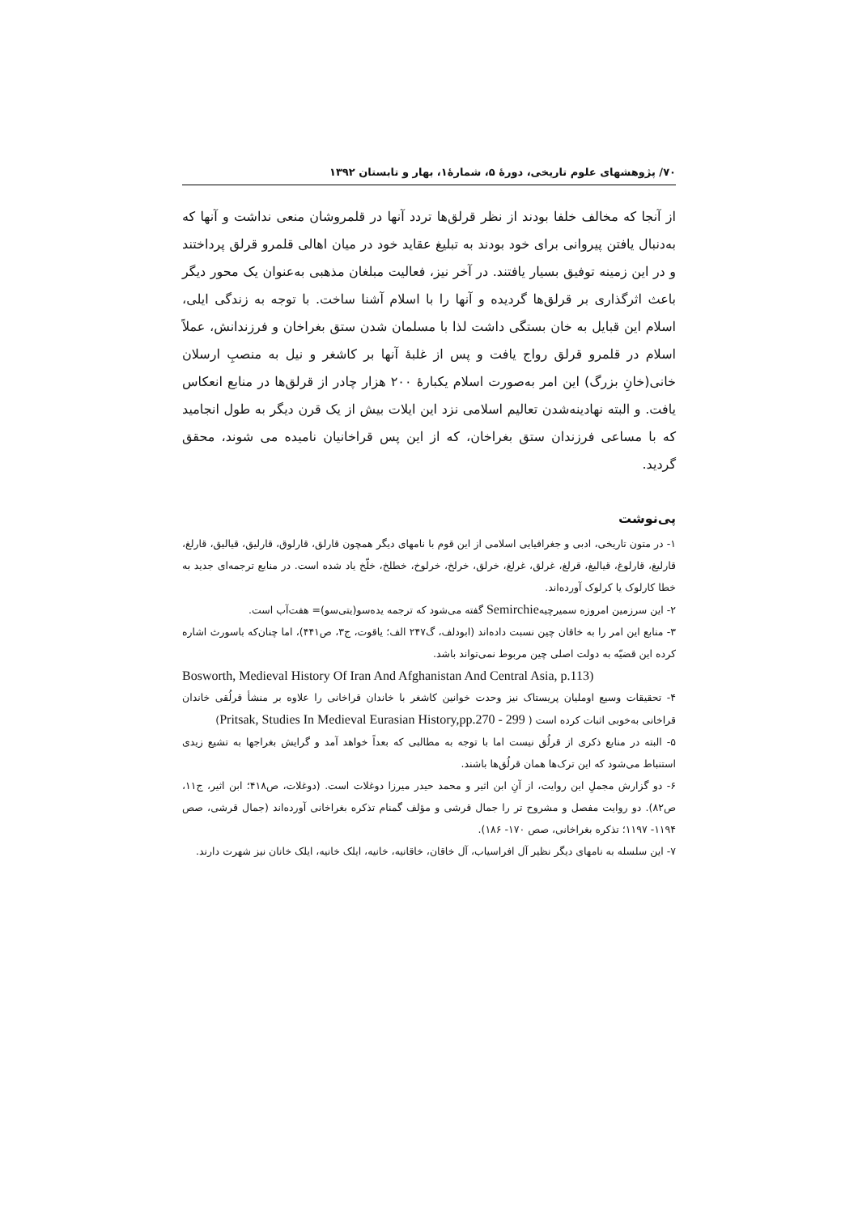۷۰/ پژوهشهای علوم تاریخی، دورهٔ ۵، شمارهٔ۱، بهار و تابستان ۱۳۹۲
از آنجا که مخالف خلفا بودند از نظر قرلق‌ها تردد آنها در قلمروشان منعی نداشت و آنها که به‌دنبال یافتن پیروانی برای خود بودند به تبلیغ عقاید خود در میان اهالی قلمرو قرلق پرداختند و در این زمینه توفیق بسیار یافتند. در آخر نیز، فعالیت مبلغان مذهبی به‌عنوان یک محور دیگر باعث اثرگذاری بر قرلق‌ها گردیده و آنها را با اسلام آشنا ساخت. با توجه به زندگی ایلی، اسلام این قبایل به خان بستگی داشت لذا با مسلمان شدن ستق بغراخان و فرزندانش، عملاً اسلام در قلمرو قرلق رواج یافت و پس از غلبهٔ آنها بر کاشغر و نیل به منصبِ ارسلان خانی(خانِ بزرگ) این امر به‌صورت اسلام یکبارهٔ ۲۰۰ هزار چادر از قرلق‌ها در منابع انعکاس یافت. و البته نهادینه‌شدن تعالیم اسلامی نزد این ایلات بیش از یک قرن دیگر به طول انجامید که با مساعی فرزندان ستق بغراخان، که از این پس قراخانیان نامیده می شوند، محقق گردید.
پی‌نوشت
۱- در متون تاریخی، ادبی و جغرافیایی اسلامی از این قوم با نامهای دیگر همچون قارلق، قارلوق، قارلیق، قیالیق، قارلغ، قارلیغ، قارلوغ، قیالیغ، قرلغ، غرلق، غرلغ، خرلق، خرلخ، خرلوخ، خطلخ، خلّخ یاد شده است. در منابع ترجمه‌ای جدید به خطا کارلوک یا کرلوک آورده‌اند.
۲- این سرزمین امروزه سمیرچیهSemirchie گفته می‌شود که ترجمه یدەسو(یتی‌سو)= هفت‌آب است.
۳- منابع این امر را به خاقان چین نسبت داده‌اند (ابودلف، گ۲۴۷ الف؛ یاقوت، ج۳، ص۴۴۱)، اما چنان‌که باسورث اشاره کرده این قضیّه به دولت اصلی چین مربوط نمی‌تواند باشد.
Bosworth, Medieval History Of Iran And Afghanistan And Central Asia, p.113)
۴- تحقیقات وسیع اوملیان پریستاک نیز وحدت خوانین کاشغر با خاندان قراخانی را علاوه بر منشأ قرلُقی خاندان قراخانی به‌خوبی اثبات کرده است ( Pritsak, Studies In Medieval Eurasian History,pp.270 - 299)
۵- البته در منابع ذکری از قرلُق نیست اما با توجه به مطالبی که بعداً خواهد آمد و گرایش بغراجها به تشیع زیدی استنباط می‌شود که این ترک‌ها همان قرلُق‌ها باشند.
۶- دو گزارش مجملِ این روایت، از آنِ ابن اثیر و محمد حیدر میرزا دوغلات است. (دوغلات، ص۴۱۸؛ ابن اثیر، ج۱۱، ص۸۲). دو روایت مفصل و مشروح تر را جمال قرشی و مؤلف گمنام تذکره بغراخانی آورده‌اند (جمال قرشی، صص ۱۱۹۴- ۱۱۹۷؛ تذکره بغراخانی، صص ۱۷۰- ۱۸۶).
۷- این سلسله به نامهای دیگر نظیر آل افراسیاب، آل خاقان، خاقانیه، خانیه، ایلک خانیه، ایلک خانان نیز شهرت دارند.